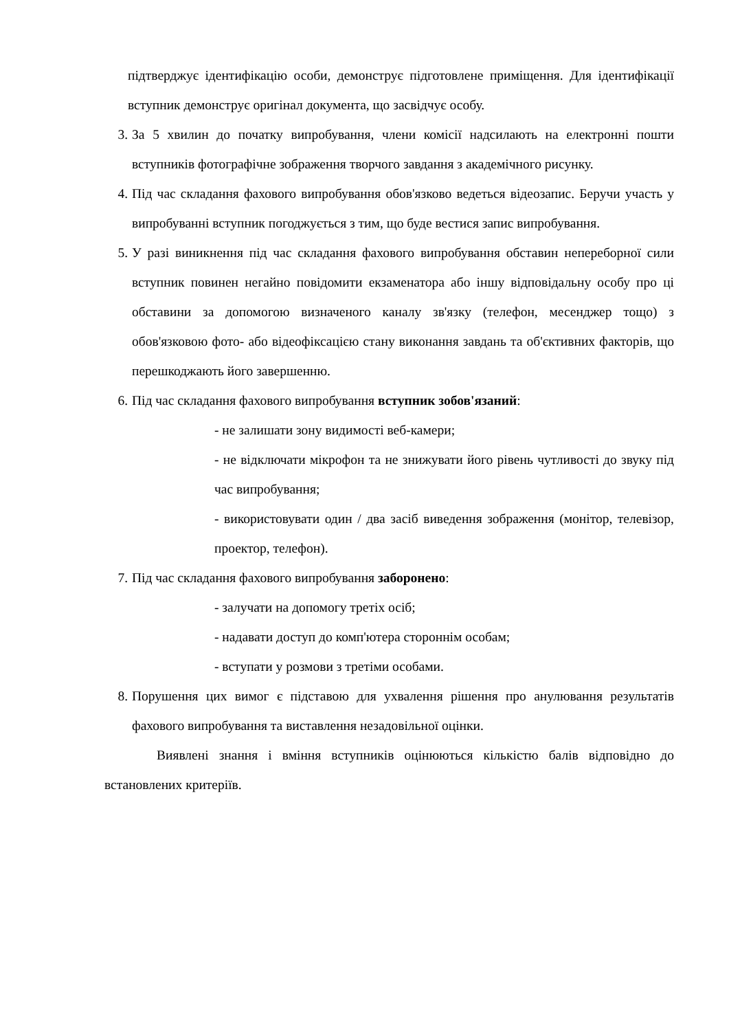підтверджує ідентифікацію особи, демонструє підготовлене приміщення. Для ідентифікації вступник демонструє оригінал документа, що засвідчує особу.
3. За 5 хвилин до початку випробування, члени комісії надсилають на електронні пошти вступників фотографічне зображення творчого завдання з академічного рисунку.
4. Під час складання фахового випробування обов'язково ведеться відеозапис. Беручи участь у випробуванні вступник погоджується з тим, що буде вестися запис випробування.
5. У разі виникнення під час складання фахового випробування обставин непереборної сили вступник повинен негайно повідомити екзаменатора або іншу відповідальну особу про ці обставини за допомогою визначеного каналу зв'язку (телефон, месенджер тощо) з обов'язковою фото- або відеофіксацією стану виконання завдань та об'єктивних факторів, що перешкоджають його завершенню.
6. Під час складання фахового випробування вступник зобов'язаний:
- не залишати зону видимості веб-камери;
- не відключати мікрофон та не знижувати його рівень чутливості до звуку під час випробування;
- використовувати один / два засіб виведення зображення (монітор, телевізор, проектор, телефон).
7. Під час складання фахового випробування заборонено:
- залучати на допомогу третіх осіб;
- надавати доступ до комп'ютера стороннім особам;
- вступати у розмови з третіми особами.
8. Порушення цих вимог є підставою для ухвалення рішення про анулювання результатів фахового випробування та виставлення незадовільної оцінки.
Виявлені знання і вміння вступників оцінюються кількістю балів відповідно до встановлених критеріїв.